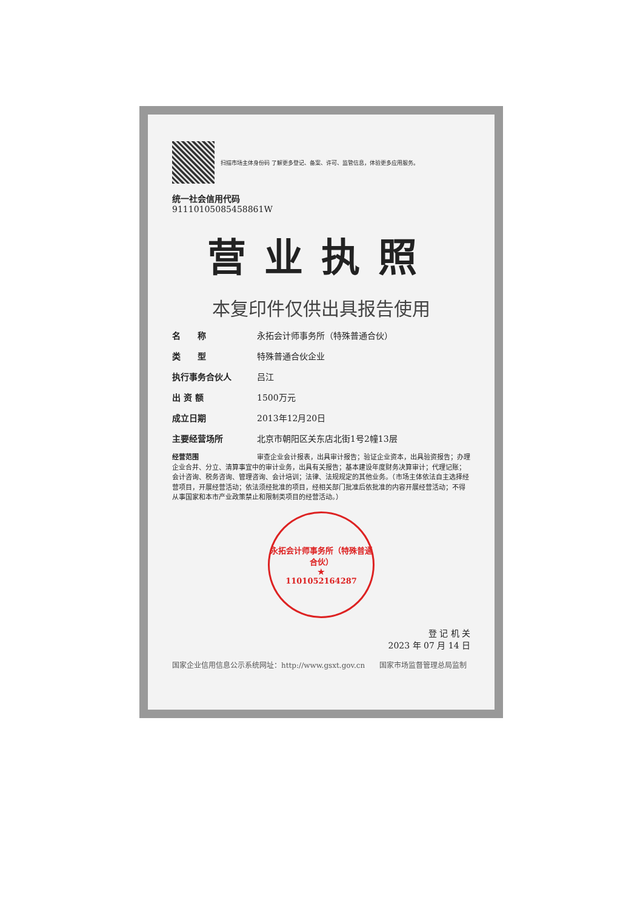扫描市场主体身份码 了解更多登记、备案、许可、监管信息，体验更多应用服务。
统一社会信用代码
91110105085458861W
营业执照
本复印件仅供出具报告使用
名　　称 永拓会计师事务所（特殊普通合伙）
类　　型 特殊普通合伙企业
执行事务合伙人 吕江
出 资 额 1500万元
成立日期 2013年12月20日
主要经营场所 北京市朝阳区关东店北街1号2幢13层
经营范围 审查企业会计报表，出具审计报告；验证企业资本，出具验资报告；办理企业合并、分立、清算事宜中的审计业务，出具有关报告；基本建设年度财务决算审计；代理记账；会计咨询、税务咨询、管理咨询、会计培训；法律、法规规定的其他业务。（市场主体依法自主选择经营项目，开展经营活动；依法须经批准的项目，经相关部门批准后依批准的内容开展经营活动；不得从事国家和本市产业政策禁止和限制类项目的经营活动。）
永拓会计师事务所（特殊普通合伙）
★
1101052164287
登 记 机 关
2023 年 07 月 14 日
国家企业信用信息公示系统网址：http://www.gsxt.gov.cn　　国家市场监督管理总局监制